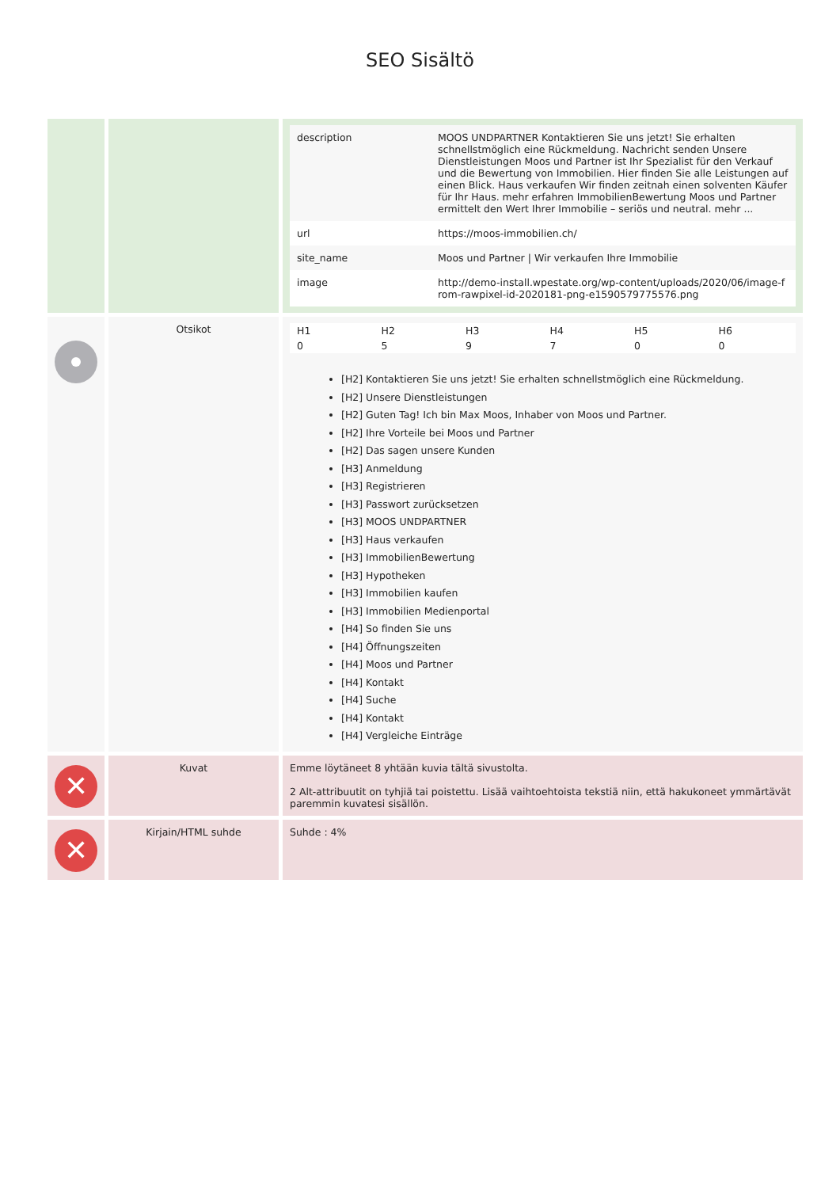SEO Sisältö
| | | / description / MOOS UNDPARTNER Kontaktieren Sie uns jetzt! Sie erhalten schnellstmöglich eine Rückmeldung. Nachricht senden Unsere Dienstleistungen Moos und Partner ist Ihr Spezialist für den Verkauf und die Bewertung von Immobilien. Hier finden Sie alle Leistungen auf einen Blick. Haus verkaufen Wir finden zeitnah einen solventen Käufer für Ihr Haus. mehr erfahren ImmobilienBewertung Moos und Partner ermittelt den Wert Ihrer Immobilie – seriös und neutral. mehr ... / / url / https://moos-immobilien.ch/ / / site_name / Moos und Partner / Wir verkaufen Ihre Immobilie / / image / http://demo-install.wpestate.org/wp-content/uploads/2020/06/image-from-rawpixel-id-2020181-png-e1590579775576.png / |
| | Otsikot | / H1 / H2 / H3 / H4 / H5 / H6 / / 0 / 5 / 9 / 7 / 0 / 0 / [H2] Kontaktieren Sie uns jetzt! Sie erhalten schnellstmöglich eine Rückmeldung. [H2] Unsere Dienstleistungen [H2] Guten Tag! Ich bin Max Moos, Inhaber von Moos und Partner. [H2] Ihre Vorteile bei Moos und Partner [H2] Das sagen unsere Kunden [H3] Anmeldung [H3] Registrieren [H3] Passwort zurücksetzen [H3] MOOS UNDPARTNER [H3] Haus verkaufen [H3] ImmobilienBewertung [H3] Hypotheken [H3] Immobilien kaufen [H3] Immobilien Medienportal [H4] So finden Sie uns [H4] Öffnungszeiten [H4] Moos und Partner [H4] Kontakt [H4] Suche [H4] Kontakt [H4] Vergleiche Einträge |
| ✕ | Kuvat | Emme löytäneet 8 yhtään kuvia tältä sivustolta. 2 Alt-attribuutit on tyhjiä tai poistettu. Lisää vaihtoehtoista tekstiä niin, että hakukoneet ymmärtävät paremmin kuvatesi sisällön. |
| ✕ | Kirjain/HTML suhde | Suhde : 4% |